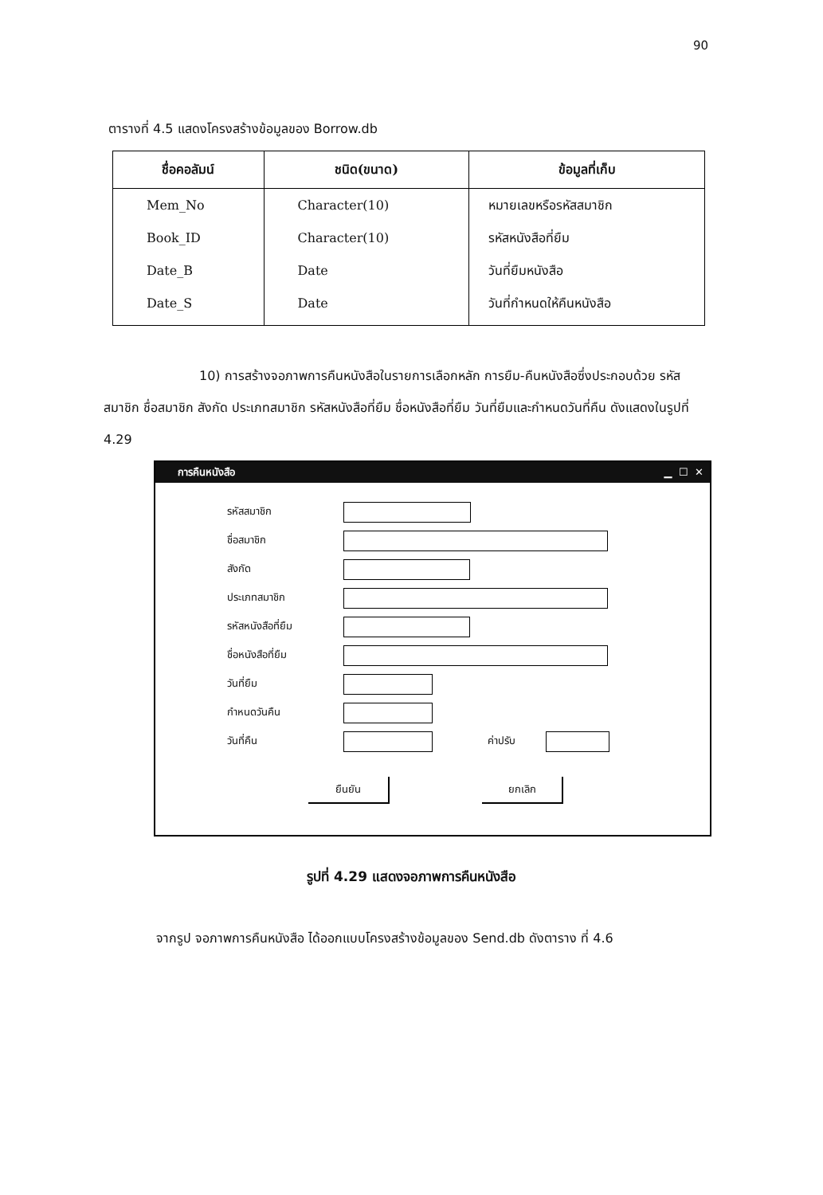90
ตารางที่ 4.5 แสดงโครงสร้างข้อมูลของ Borrow.db
| ชื่อคอลัมน์ | ชนิด(ขนาด) | ข้อมูลที่เก็บ |
| --- | --- | --- |
| Mem_No | Character(10) | หมายเลขหรือรหัสสมาชิก |
| Book_ID | Character(10) | รหัสหนังสือที่ยืม |
| Date_B | Date | วันที่ยืมหนังสือ |
| Date_S | Date | วันที่กำหนดให้คืนหนังสือ |
10) การสร้างจอภาพการคืนหนังสือในรายการเลือกหลัก การยืม-คืนหนังสือซึ่งประกอบด้วย รหัสสมาชิก ชื่อสมาชิก สังกัด ประเภทสมาชิก รหัสหนังสือที่ยืม ชื่อหนังสือที่ยืม วันที่ยืมและกำหนดวันที่คืน ดังแสดงในรูปที่ 4.29
การคืนหนังสือ ▁ ☐ ✕
รหัสสมาชิก
ชื่อสมาชิก
สังกัด
ประเภทสมาชิก
รหัสหนังสือที่ยืม
ชื่อหนังสือที่ยืม
วันที่ยืม
กำหนดวันคืน
วันที่คืน ค่าปรับ
ยืนยัน ยกเลิก
รูปที่ 4.29 แสดงจอภาพการคืนหนังสือ
จากรูป จอภาพการคืนหนังสือ ได้ออกแบบโครงสร้างข้อมูลของ Send.db ดังตาราง ที่ 4.6